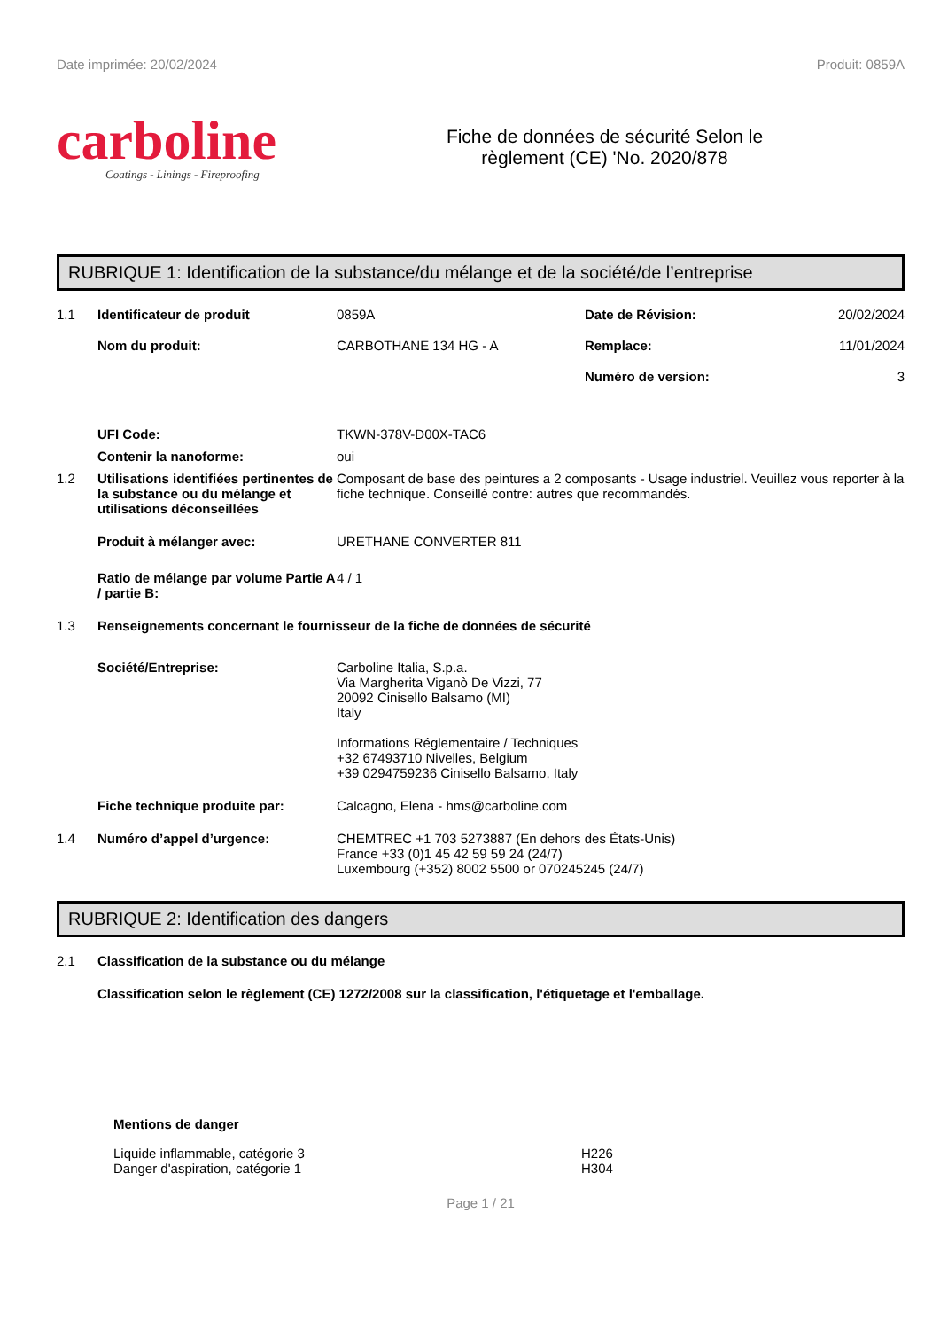Date imprimée: 20/02/2024 Produit: 0859A
carboline
Coatings - Linings - Fireproofing
Fiche de données de sécurité Selon le
règlement (CE) 'No. 2020/878
RUBRIQUE 1: Identification de la substance/du mélange et de la société/de l’entreprise
1.1
Identificateur de produit
0859A
Date de Révision:
20/02/2024
Nom du produit:
CARBOTHANE 134 HG - A
Remplace:
11/01/2024
Numéro de version:
3
UFI Code:
TKWN-378V-D00X-TAC6
Contenir la nanoforme:
oui
1.2
Utilisations identifiées pertinentes de la substance ou du mélange et utilisations déconseillées
Composant de base des peintures a 2 composants - Usage industriel. Veuillez vous reporter à la fiche technique. Conseillé contre: autres que recommandés.
Produit à mélanger avec:
URETHANE CONVERTER 811
Ratio de mélange par volume Partie A / partie B:
4 / 1
1.3
Renseignements concernant le fournisseur de la fiche de données de sécurité
Société/Entreprise:
Carboline Italia, S.p.a.
Via Margherita Viganò De Vizzi, 77
20092 Cinisello Balsamo (MI)
Italy
Informations Réglementaire / Techniques
+32 67493710 Nivelles, Belgium
+39 0294759236 Cinisello Balsamo, Italy
Fiche technique produite par:
Calcagno, Elena - hms@carboline.com
1.4
Numéro d’appel d’urgence:
CHEMTREC +1 703 5273887 (En dehors des États-Unis)
France +33 (0)1 45 42 59 59 24 (24/7)
Luxembourg (+352) 8002 5500 or 070245245 (24/7)
RUBRIQUE 2: Identification des dangers
2.1
Classification de la substance ou du mélange
Classification selon le règlement (CE) 1272/2008 sur la classification, l'étiquetage et l'emballage.
Mentions de danger
Liquide inflammable, catégorie 3
Danger d'aspiration, catégorie 1
H226
H304
Page 1 / 21